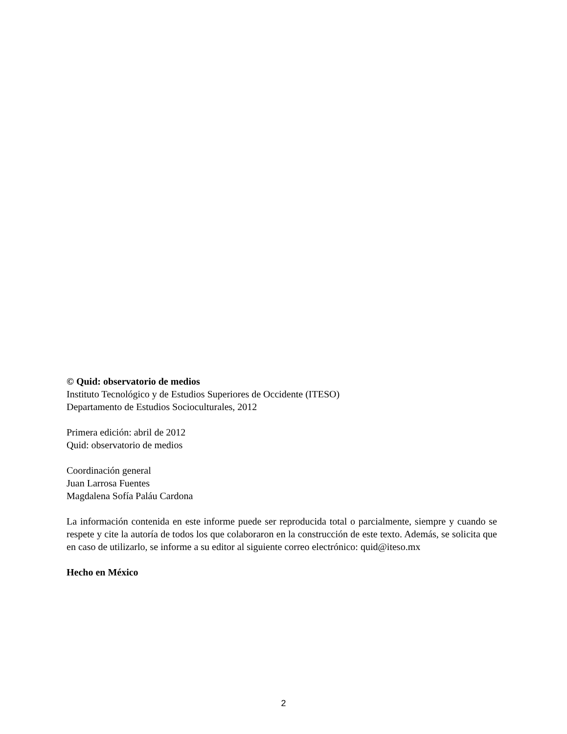© Quid: observatorio de medios
Instituto Tecnológico y de Estudios Superiores de Occidente (ITESO)
Departamento de Estudios Socioculturales, 2012
Primera edición: abril de 2012
Quid: observatorio de medios
Coordinación general
Juan Larrosa Fuentes
Magdalena Sofía Paláu Cardona
La información contenida en este informe puede ser reproducida total o parcialmente, siempre y cuando se respete y cite la autoría de todos los que colaboraron en la construcción de este texto. Además, se solicita que en caso de utilizarlo, se informe a su editor al siguiente correo electrónico: quid@iteso.mx
Hecho en México
2